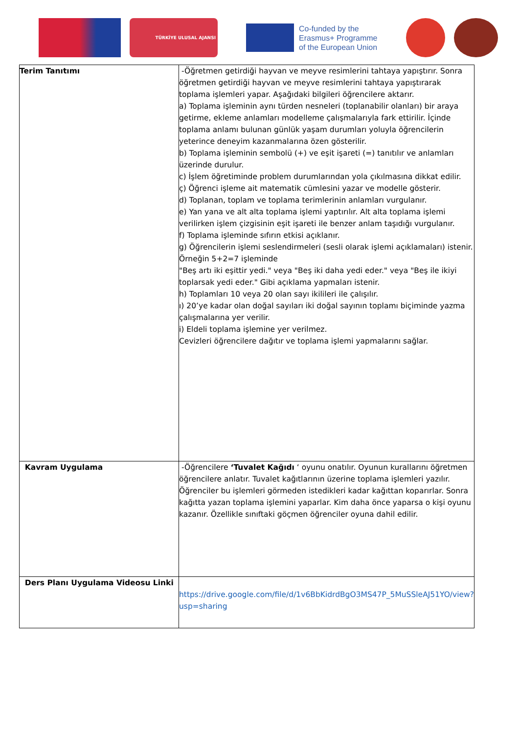TÜRKİYE ULUSAL AJANSI
Co-funded by the
Erasmus+ Programme
of the European Union
| Terim Tanıtımı | -Öğretmen getirdiği hayvan ve meyve resimlerini tahtaya yapıştırır. Sonra öğretmen getirdiği hayvan ve meyve resimlerini tahtaya yapıştırarak toplama işlemleri yapar. Aşağıdaki bilgileri öğrencilere aktarır. a) Toplama işleminin aynı türden nesneleri (toplanabilir olanları) bir araya getirme, ekleme anlamları modelleme çalışmalarıyla fark ettirilir. İçinde toplama anlamı bulunan günlük yaşam durumları yoluyla öğrencilerin yeterince deneyim kazanmalarına özen gösterilir. b) Toplama işleminin sembolü (+) ve eşit işareti (=) tanıtılır ve anlamları üzerinde durulur. c) İşlem öğretiminde problem durumlarından yola çıkılmasına dikkat edilir. ç) Öğrenci işleme ait matematik cümlesini yazar ve modelle gösterir. d) Toplanan, toplam ve toplama terimlerinin anlamları vurgulanır. e) Yan yana ve alt alta toplama işlemi yaptırılır. Alt alta toplama işlemi verilirken işlem çizgisinin eşit işareti ile benzer anlam taşıdığı vurgulanır. f) Toplama işleminde sıfırın etkisi açıklanır. g) Öğrencilerin işlemi seslendirmeleri (sesli olarak işlemi açıklamaları) istenir. Örneğin 5+2=7 işleminde "Beş artı iki eşittir yedi." veya "Beş iki daha yedi eder." veya "Beş ile ikiyi toplarsak yedi eder." Gibi açıklama yapmaları istenir. h) Toplamları 10 veya 20 olan sayı ikilileri ile çalışılır. ı) 20’ye kadar olan doğal sayıları iki doğal sayının toplamı biçiminde yazma çalışmalarına yer verilir. i) Eldeli toplama işlemine yer verilmez. Cevizleri öğrencilere dağıtır ve toplama işlemi yapmalarını sağlar. |
| Kavram Uygulama | -Öğrencilere ‘Tuvalet Kağıdı ‘ oyunu onatılır. Oyunun kurallarını öğretmen öğrencilere anlatır. Tuvalet kağıtlarının üzerine toplama işlemleri yazılır. Öğrenciler bu işlemleri görmeden istedikleri kadar kağıttan koparırlar. Sonra kağıtta yazan toplama işlemini yaparlar. Kim daha önce yaparsa o kişi oyunu kazanır. Özellikle sınıftaki göçmen öğrenciler oyuna dahil edilir. |
| Ders Planı Uygulama Videosu Linki | https://drive.google.com/file/d/1v6BbKidrdBgO3MS47P_5MuSSleAJ51YO/view?usp=sharing |